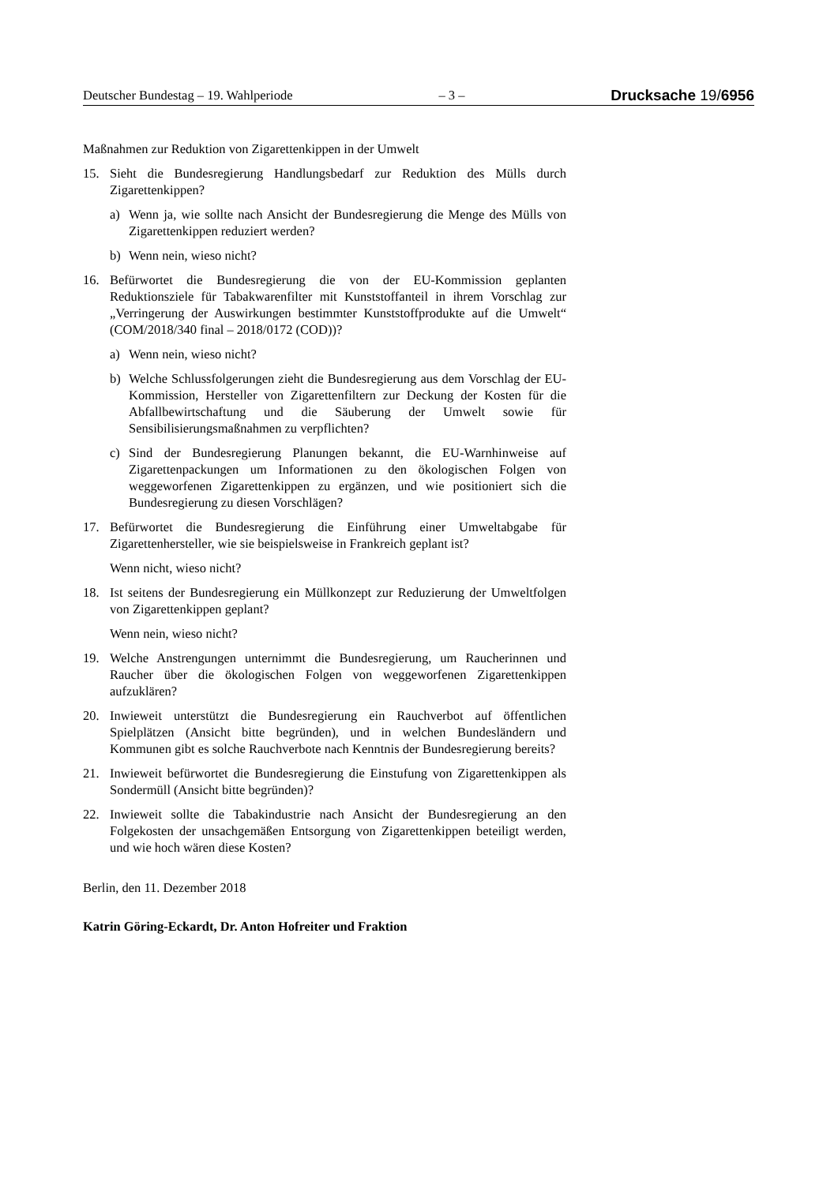Deutscher Bundestag – 19. Wahlperiode – 3 – Drucksache 19/6956
Maßnahmen zur Reduktion von Zigarettenkippen in der Umwelt
15. Sieht die Bundesregierung Handlungsbedarf zur Reduktion des Mülls durch Zigarettenkippen?
a) Wenn ja, wie sollte nach Ansicht der Bundesregierung die Menge des Mülls von Zigarettenkippen reduziert werden?
b) Wenn nein, wieso nicht?
16. Befürwortet die Bundesregierung die von der EU-Kommission geplanten Reduktionsziele für Tabakwarenfilter mit Kunststoffanteil in ihrem Vorschlag zur „Verringerung der Auswirkungen bestimmter Kunststoffprodukte auf die Umwelt“ (COM/2018/340 final – 2018/0172 (COD))?
a) Wenn nein, wieso nicht?
b) Welche Schlussfolgerungen zieht die Bundesregierung aus dem Vorschlag der EU-Kommission, Hersteller von Zigarettenfiltern zur Deckung der Kosten für die Abfallbewirtschaftung und die Säuberung der Umwelt sowie für Sensibilisierungsmaßnahmen zu verpflichten?
c) Sind der Bundesregierung Planungen bekannt, die EU-Warnhinweise auf Zigarettenpackungen um Informationen zu den ökologischen Folgen von weggeworfenen Zigarettenkippen zu ergänzen, und wie positioniert sich die Bundesregierung zu diesen Vorschlägen?
17. Befürwortet die Bundesregierung die Einführung einer Umweltabgabe für Zigarettenhersteller, wie sie beispielsweise in Frankreich geplant ist?
Wenn nicht, wieso nicht?
18. Ist seitens der Bundesregierung ein Müllkonzept zur Reduzierung der Umweltfolgen von Zigarettenkippen geplant?
Wenn nein, wieso nicht?
19. Welche Anstrengungen unternimmt die Bundesregierung, um Raucherinnen und Raucher über die ökologischen Folgen von weggeworfenen Zigarettenkippen aufzuklären?
20. Inwieweit unterstützt die Bundesregierung ein Rauchverbot auf öffentlichen Spielplätzen (Ansicht bitte begründen), und in welchen Bundesländern und Kommunen gibt es solche Rauchverbote nach Kenntnis der Bundesregierung bereits?
21. Inwieweit befürwortet die Bundesregierung die Einstufung von Zigarettenkippen als Sondermüll (Ansicht bitte begründen)?
22. Inwieweit sollte die Tabakindustrie nach Ansicht der Bundesregierung an den Folgekosten der unsachgemäßen Entsorgung von Zigarettenkippen beteiligt werden, und wie hoch wären diese Kosten?
Berlin, den 11. Dezember 2018
Katrin Göring-Eckardt, Dr. Anton Hofreiter und Fraktion